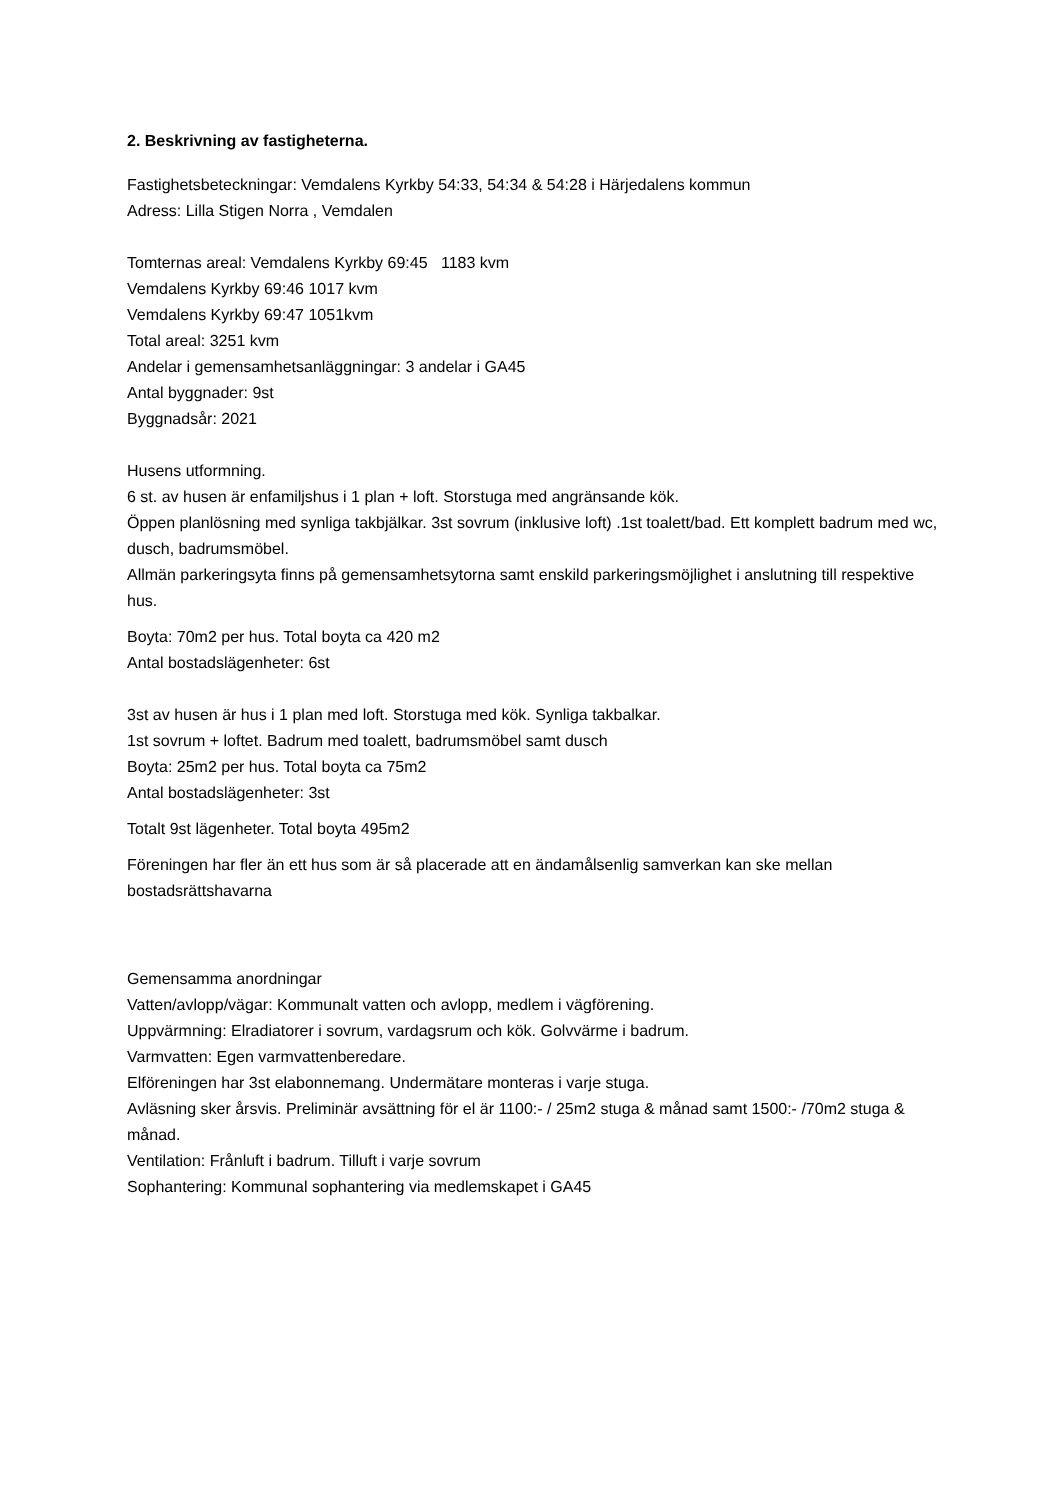2. Beskrivning av fastigheterna.
Fastighetsbeteckningar: Vemdalens Kyrkby 54:33, 54:34 & 54:28 i Härjedalens kommun
Adress: Lilla Stigen Norra , Vemdalen
Tomternas areal: Vemdalens Kyrkby 69:45 1183 kvm
Vemdalens Kyrkby 69:46 1017 kvm
Vemdalens Kyrkby 69:47 1051kvm
Total areal: 3251 kvm
Andelar i gemensamhetsanläggningar: 3 andelar i GA45
Antal byggnader: 9st
Byggnadsår: 2021
Husens utformning.
6 st. av husen är enfamiljshus i 1 plan + loft. Storstuga med angränsande kök.
Öppen planlösning med synliga takbjälkar. 3st sovrum (inklusive loft) .1st toalett/bad. Ett komplett badrum med wc, dusch, badrumsmöbel.
Allmän parkeringsyta finns på gemensamhetsytorna samt enskild parkeringsmöjlighet i anslutning till respektive hus.
Boyta: 70m2 per hus. Total boyta ca 420 m2
Antal bostadslägenheter: 6st
3st av husen är hus i 1 plan med loft. Storstuga med kök. Synliga takbalkar.
1st sovrum + loftet. Badrum med toalett, badrumsmöbel samt dusch
Boyta: 25m2 per hus. Total boyta ca 75m2
Antal bostadslägenheter: 3st
Totalt 9st lägenheter. Total boyta 495m2
Föreningen har fler än ett hus som är så placerade att en ändamålsenlig samverkan kan ske mellan bostadsrättshavarna
Gemensamma anordningar
Vatten/avlopp/vägar: Kommunalt vatten och avlopp, medlem i vägförening.
Uppvärmning: Elradiatorer i sovrum, vardagsrum och kök. Golvvärme i badrum.
Varmvatten: Egen varmvattenberedare.
Elföreningen har 3st elabonnemang. Undermätare monteras i varje stuga.
Avläsning sker årsvis. Preliminär avsättning för el är 1100:- / 25m2 stuga & månad samt 1500:- /70m2 stuga & månad.
Ventilation: Frånluft i badrum. Tilluft i varje sovrum
Sophantering: Kommunal sophantering via medlemskapet i GA45